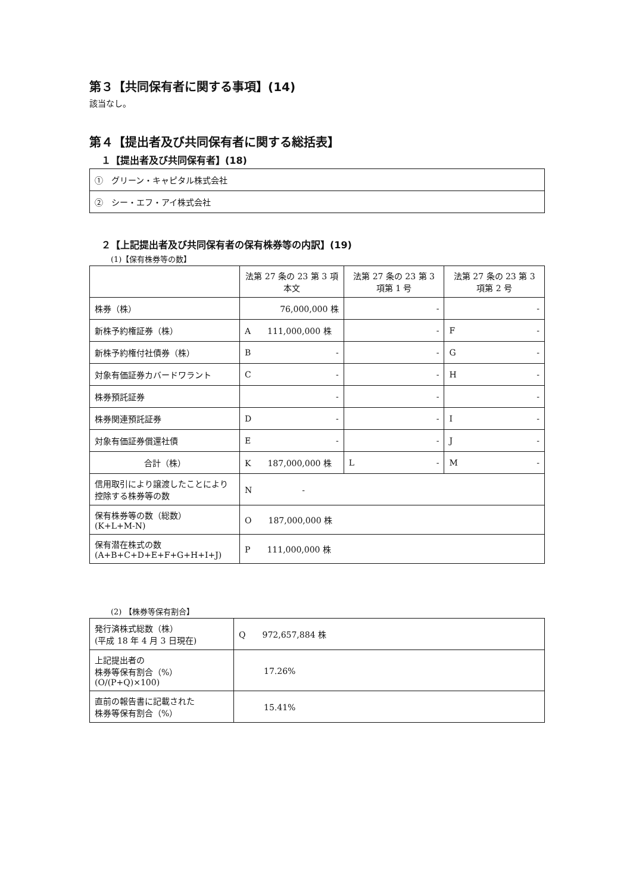第３【共同保有者に関する事項】(14)
該当なし。
第４【提出者及び共同保有者に関する総括表】
１【提出者及び共同保有者】(18)
| ① グリーン・キャピタル株式会社 |
| ② シー・エフ・アイ株式会社 |
２【上記提出者及び共同保有者の保有株券等の内訳】(19)
(1)【保有株券等の数】
| | 法第 27 条の 23 第 3 項本文 | 法第 27 条の 23 第 3 項第 1 号 | 法第 27 条の 23 第 3 項第 2 号 |
| --- | --- | --- | --- |
| 株券（株） | 76,000,000 株 | - | - |
| 新株予約権証券（株） | A 111,000,000 株 | - | F - |
| 新株予約権付社債券（株） | B - | - | G - |
| 対象有価証券カバードワラント | C - | - | H - |
| 株券預託証券 | - | - | - |
| 株券関連預託証券 | D - | - | I - |
| 対象有価証券償還社債 | E - | - | J - |
| 合計（株） | K 187,000,000 株 | L - | M - |
| 信用取引により譲渡したことにより控除する株券等の数 | N - | | |
| 保有株券等の数（総数） (K+L+M-N) | O 187,000,000 株 | | |
| 保有潜在株式の数 (A+B+C+D+E+F+G+H+I+J) | P 111,000,000 株 | | |
(2) 【株券等保有割合】
| 発行済株式総数（株） (平成 18 年 4 月 3 日現在) | Q 972,657,884 株 |
| 上記提出者の 株券等保有割合（%） (O/(P+Q)×100) | 17.26% |
| 直前の報告書に記載された 株券等保有割合（%） | 15.41% |